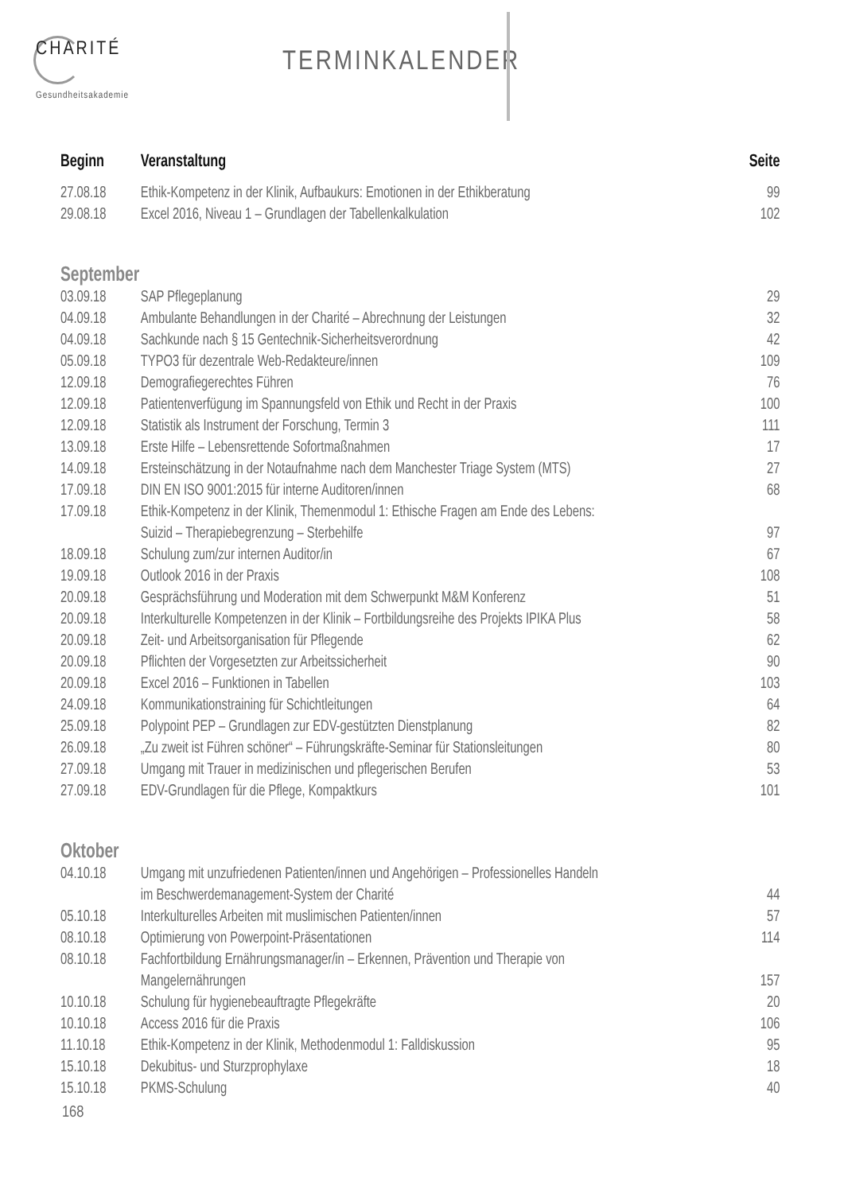CHARITÉ
Gesundheitsakademie
TERMINKALENDER
| Beginn | Veranstaltung | Seite |
| --- | --- | --- |
| 27.08.18 | Ethik-Kompetenz in der Klinik, Aufbaukurs: Emotionen in der Ethikberatung | 99 |
| 29.08.18 | Excel 2016, Niveau 1 – Grundlagen der Tabellenkalkulation | 102 |
| September | | |
| 03.09.18 | SAP Pflegeplanung | 29 |
| 04.09.18 | Ambulante Behandlungen in der Charité – Abrechnung der Leistungen | 32 |
| 04.09.18 | Sachkunde nach § 15 Gentechnik-Sicherheitsverordnung | 42 |
| 05.09.18 | TYPO3 für dezentrale Web-Redakteure/innen | 109 |
| 12.09.18 | Demografiegerechtes Führen | 76 |
| 12.09.18 | Patientenverfügung im Spannungsfeld von Ethik und Recht in der Praxis | 100 |
| 12.09.18 | Statistik als Instrument der Forschung, Termin 3 | 111 |
| 13.09.18 | Erste Hilfe – Lebensrettende Sofortmaßnahmen | 17 |
| 14.09.18 | Ersteinschätzung in der Notaufnahme nach dem Manchester Triage System (MTS) | 27 |
| 17.09.18 | DIN EN ISO 9001:2015 für interne Auditoren/innen | 68 |
| 17.09.18 | Ethik-Kompetenz in der Klinik, Themenmodul 1: Ethische Fragen am Ende des Lebens: Suizid – Therapiebegrenzung – Sterbehilfe | 97 |
| 18.09.18 | Schulung zum/zur internen Auditor/in | 67 |
| 19.09.18 | Outlook 2016 in der Praxis | 108 |
| 20.09.18 | Gesprächsführung und Moderation mit dem Schwerpunkt M&M Konferenz | 51 |
| 20.09.18 | Interkulturelle Kompetenzen in der Klinik – Fortbildungsreihe des Projekts IPIKA Plus | 58 |
| 20.09.18 | Zeit- und Arbeitsorganisation für Pflegende | 62 |
| 20.09.18 | Pflichten der Vorgesetzten zur Arbeitssicherheit | 90 |
| 20.09.18 | Excel 2016 – Funktionen in Tabellen | 103 |
| 24.09.18 | Kommunikationstraining für Schichtleitungen | 64 |
| 25.09.18 | Polypoint PEP – Grundlagen zur EDV-gestützten Dienstplanung | 82 |
| 26.09.18 | „Zu zweit ist Führen schöner“ – Führungskräfte-Seminar für Stationsleitungen | 80 |
| 27.09.18 | Umgang mit Trauer in medizinischen und pflegerischen Berufen | 53 |
| 27.09.18 | EDV-Grundlagen für die Pflege, Kompaktkurs | 101 |
| Oktober | | |
| 04.10.18 | Umgang mit unzufriedenen Patienten/innen und Angehörigen – Professionelles Handeln im Beschwerdemanagement-System der Charité | 44 |
| 05.10.18 | Interkulturelles Arbeiten mit muslimischen Patienten/innen | 57 |
| 08.10.18 | Optimierung von Powerpoint-Präsentationen | 114 |
| 08.10.18 | Fachfortbildung Ernährungsmanager/in – Erkennen, Prävention und Therapie von Mangelernährungen | 157 |
| 10.10.18 | Schulung für hygienebeauftragte Pflegekräfte | 20 |
| 10.10.18 | Access 2016 für die Praxis | 106 |
| 11.10.18 | Ethik-Kompetenz in der Klinik, Methodenmodul 1: Falldiskussion | 95 |
| 15.10.18 | Dekubitus- und Sturzprophylaxe | 18 |
| 15.10.18 | PKMS-Schulung | 40 |
168